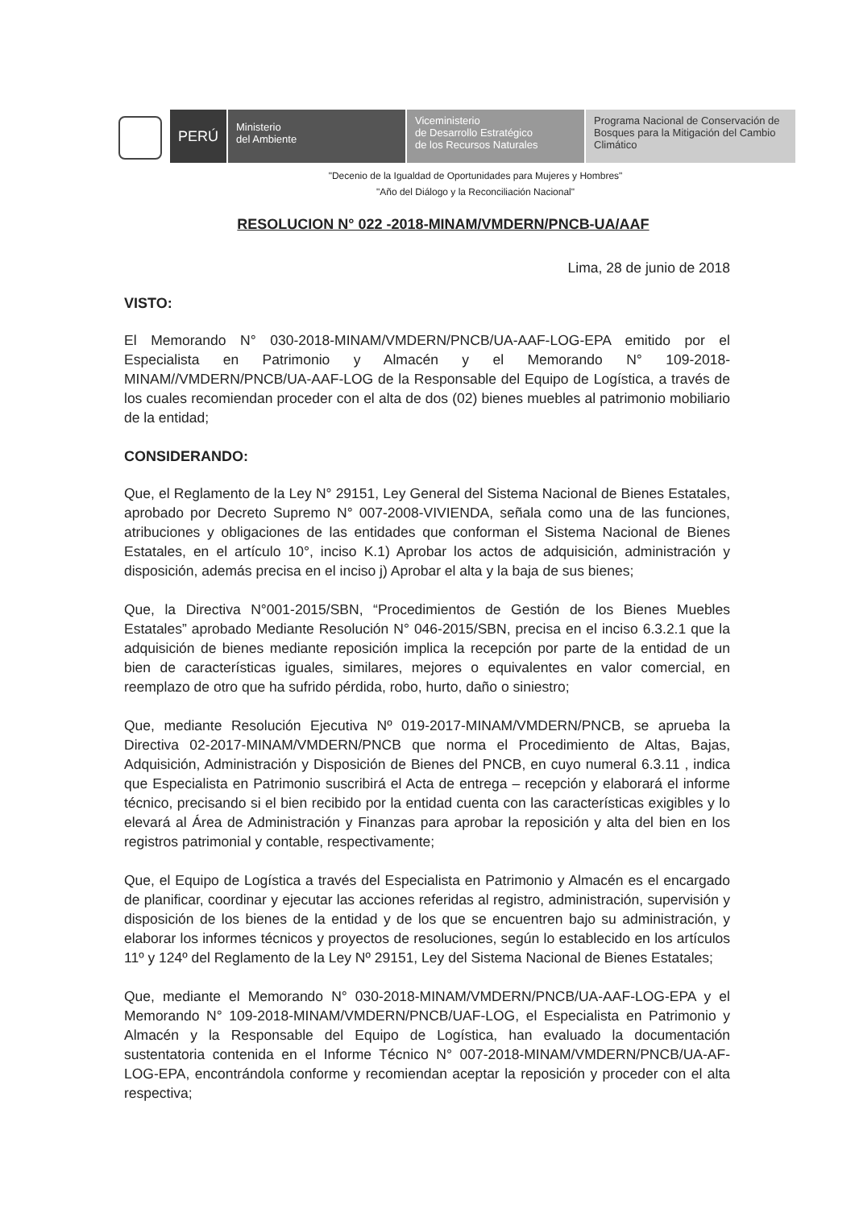PERÚ
Ministerio
del Ambiente
Viceministerio
de Desarrollo Estratégico
de los Recursos Naturales
Programa Nacional de Conservación de Bosques para la Mitigación del Cambio Climático
"Decenio de la Igualdad de Oportunidades para Mujeres y Hombres"
"Año del Diálogo y la Reconciliación Nacional"
RESOLUCION N° 022 -2018-MINAM/VMDERN/PNCB-UA/AAF
Lima, 28 de junio de 2018
VISTO:
El Memorando N° 030-2018-MINAM/VMDERN/PNCB/UA-AAF-LOG-EPA emitido por el Especialista en Patrimonio y Almacén y el Memorando N° 109-2018-MINAM//VMDERN/PNCB/UA-AAF-LOG de la Responsable del Equipo de Logística, a través de los cuales recomiendan proceder con el alta de dos (02) bienes muebles al patrimonio mobiliario de la entidad;
CONSIDERANDO:
Que, el Reglamento de la Ley N° 29151, Ley General del Sistema Nacional de Bienes Estatales, aprobado por Decreto Supremo N° 007-2008-VIVIENDA, señala como una de las funciones, atribuciones y obligaciones de las entidades que conforman el Sistema Nacional de Bienes Estatales, en el artículo 10°, inciso K.1) Aprobar los actos de adquisición, administración y disposición, además precisa en el inciso j) Aprobar el alta y la baja de sus bienes;
Que, la Directiva N°001-2015/SBN, “Procedimientos de Gestión de los Bienes Muebles Estatales” aprobado Mediante Resolución N° 046-2015/SBN, precisa en el inciso 6.3.2.1 que la adquisición de bienes mediante reposición implica la recepción por parte de la entidad de un bien de características iguales, similares, mejores o equivalentes en valor comercial, en reemplazo de otro que ha sufrido pérdida, robo, hurto, daño o siniestro;
Que, mediante Resolución Ejecutiva Nº 019-2017-MINAM/VMDERN/PNCB, se aprueba la Directiva 02-2017-MINAM/VMDERN/PNCB que norma el Procedimiento de Altas, Bajas, Adquisición, Administración y Disposición de Bienes del PNCB, en cuyo numeral 6.3.11 , indica que Especialista en Patrimonio suscribirá el Acta de entrega – recepción y elaborará el informe técnico, precisando si el bien recibido por la entidad cuenta con las características exigibles y lo elevará al Área de Administración y Finanzas para aprobar la reposición y alta del bien en los registros patrimonial y contable, respectivamente;
Que, el Equipo de Logística a través del Especialista en Patrimonio y Almacén es el encargado de planificar, coordinar y ejecutar las acciones referidas al registro, administración, supervisión y disposición de los bienes de la entidad y de los que se encuentren bajo su administración, y elaborar los informes técnicos y proyectos de resoluciones, según lo establecido en los artículos 11º y 124º del Reglamento de la Ley Nº 29151, Ley del Sistema Nacional de Bienes Estatales;
Que, mediante el Memorando N° 030-2018-MINAM/VMDERN/PNCB/UA-AAF-LOG-EPA y el Memorando N° 109-2018-MINAM/VMDERN/PNCB/UAF-LOG, el Especialista en Patrimonio y Almacén y la Responsable del Equipo de Logística, han evaluado la documentación sustentatoria contenida en el Informe Técnico N° 007-2018-MINAM/VMDERN/PNCB/UA-AF-LOG-EPA, encontrándola conforme y recomiendan aceptar la reposición y proceder con el alta respectiva;